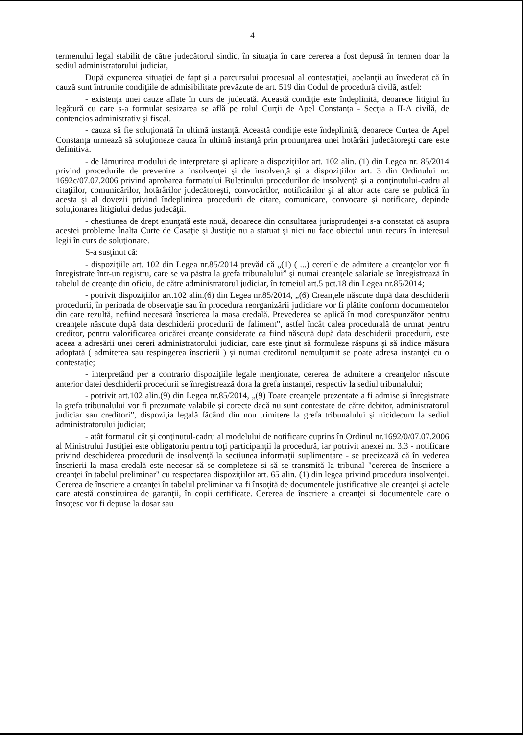4
termenului legal stabilit de către judecătorul sindic, în situaţia în care cererea a fost depusă în termen doar la sediul administratorului judiciar,
După expunerea situaţiei de fapt şi a parcursului procesual al contestaţiei, apelanţii au învederat că în cauză sunt întrunite condiţiile de admisibilitate prevăzute de art. 519 din Codul de procedură civilă, astfel:
- existenţa unei cauze aflate în curs de judecată. Această condiţie este îndeplinită, deoarece litigiul în legătură cu care s-a formulat sesizarea se află pe rolul Curţii de Apel Constanţa - Secţia a II-A civilă, de contencios administrativ şi fiscal.
- cauza să fie soluţionată în ultimă instanţă. Această condiţie este îndeplinită, deoarece Curtea de Apel Constanţa urmează să soluţioneze cauza în ultimă instanţă prin pronunţarea unei hotărâri judecătoreşti care este definitivă.
- de lămurirea modului de interpretare şi aplicare a dispoziţiilor art. 102 alin. (1) din Legea nr. 85/2014 privind procedurile de prevenire a insolvenţei şi de insolvenţă şi a dispoziţiilor art. 3 din Ordinului nr. 1692c/07.07.2006 privind aprobarea formatului Buletinului procedurilor de insolvenţă şi a conţinutului-cadru al citaţiilor, comunicărilor, hotărârilor judecătoreşti, convocărilor, notificărilor şi al altor acte care se publică în acesta şi al dovezii privind îndeplinirea procedurii de citare, comunicare, convocare şi notificare, depinde soluţionarea litigiului dedus judecăţii.
- chestiunea de drept enunţată este nouă, deoarece din consultarea jurisprudenţei s-a constatat că asupra acestei probleme Înalta Curte de Casaţie şi Justiţie nu a statuat şi nici nu face obiectul unui recurs în interesul legii în curs de soluţionare.
S-a susţinut că:
- dispoziţiile art. 102 din Legea nr.85/2014 prevăd că „(1) ( ...) cererile de admitere a creanţelor vor fi înregistrate într-un registru, care se va păstra la grefa tribunalului” şi numai creanţele salariale se înregistrează în tabelul de creanţe din oficiu, de către administratorul judiciar, în temeiul art.5 pct.18 din Legea nr.85/2014;
- potrivit dispoziţiilor art.102 alin.(6) din Legea nr.85/2014, „(6) Creanţele născute după data deschiderii procedurii, în perioada de observaţie sau în procedura reorganizării judiciare vor fi plătite conform documentelor din care rezultă, nefiind necesară înscrierea la masa credală. Prevederea se aplică în mod corespunzător pentru creanţele născute după data deschiderii procedurii de faliment”, astfel încât calea procedurală de urmat pentru creditor, pentru valorificarea oricărei creanţe considerate ca fiind născută după data deschiderii procedurii, este aceea a adresării unei cereri administratorului judiciar, care este ţinut să formuleze răspuns şi să indice măsura adoptată ( admiterea sau respingerea înscrierii ) şi numai creditorul nemulţumit se poate adresa instanţei cu o contestaţie;
- interpretând per a contrario dispoziţiile legale menţionate, cererea de admitere a creanţelor născute anterior datei deschiderii procedurii se înregistrează dora la grefa instanţei, respectiv la sediul tribunalului;
- potrivit art.102 alin.(9) din Legea nr.85/2014, „(9) Toate creanţele prezentate a fi admise şi înregistrate la grefa tribunalului vor fi prezumate valabile şi corecte dacă nu sunt contestate de către debitor, administratorul judiciar sau creditori”, dispoziţia legală făcând din nou trimitere la grefa tribunalului şi nicidecum la sediul administratorului judiciar;
- atât formatul cât şi conţinutul-cadru al modelului de notificare cuprins în Ordinul nr.1692/0/07.07.2006 al Ministrului Justiţiei este obligatoriu pentru toţi participanţii la procedură, iar potrivit anexei nr. 3.3 - notificare privind deschiderea procedurii de insolvenţă la secţiunea informaţii suplimentare - se precizează că în vederea înscrierii la masa credală este necesar să se completeze si să se transmită la tribunal "cererea de înscriere a creanţei în tabelul preliminar" cu respectarea dispoziţiilor art. 65 alin. (1) din legea privind procedura insolvenţei. Cererea de înscriere a creanţei în tabelul preliminar va fi însoţită de documentele justificative ale creanţei şi actele care atestă constituirea de garanţii, în copii certificate. Cererea de înscriere a creanţei si documentele care o însoţesc vor fi depuse la dosar sau